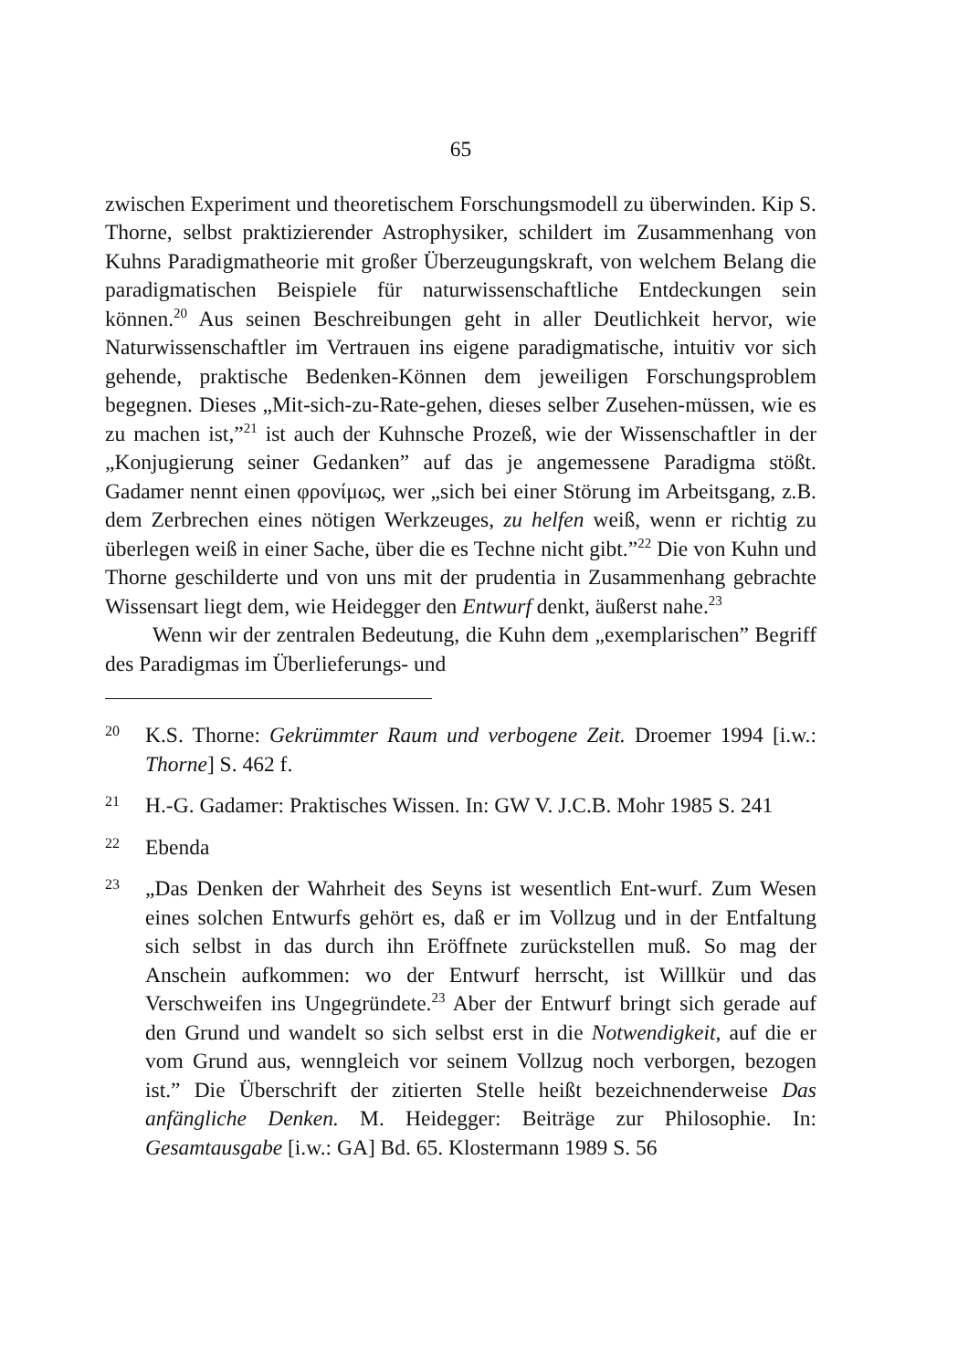65
zwischen Experiment und theoretischem Forschungsmodell zu überwinden. Kip S. Thorne, selbst praktizierender Astrophysiker, schildert im Zusammenhang von Kuhns Paradigmatheorie mit großer Überzeugungskraft, von welchem Belang die paradigmatischen Beispiele für naturwissenschaftliche Entdeckungen sein können.<sup>20</sup> Aus seinen Beschreibungen geht in aller Deutlichkeit hervor, wie Naturwissenschaftler im Vertrauen ins eigene paradigmatische, intuitiv vor sich gehende, praktische Bedenken-Können dem jeweiligen Forschungsproblem begegnen. Dieses „Mit-sich-zu-Rate-gehen, dieses selber Zusehen-müssen, wie es zu machen ist,”<sup>21</sup> ist auch der Kuhnsche Prozeß, wie der Wissenschaftler in der „Konjugierung seiner Gedanken” auf das je angemessene Paradigma stößt. Gadamer nennt einen φρονίμως, wer „sich bei einer Störung im Arbeitsgang, z.B. dem Zerbrechen eines nötigen Werkzeuges, zu helfen weiß, wenn er richtig zu überlegen weiß in einer Sache, über die es Techne nicht gibt.”<sup>22</sup> Die von Kuhn und Thorne geschilderte und von uns mit der prudentia in Zusammenhang gebrachte Wissensart liegt dem, wie Heidegger den Entwurf denkt, äußerst nahe.<sup>23</sup>
Wenn wir der zentralen Bedeutung, die Kuhn dem „exemplarischen” Begriff des Paradigmas im Überlieferungs- und
20 K.S. Thorne: Gekrümmter Raum und verbogene Zeit. Droemer 1994 [i.w.: Thorne] S. 462 f.
21 H.-G. Gadamer: Praktisches Wissen. In: GW V. J.C.B. Mohr 1985 S. 241
22 Ebenda
23 „Das Denken der Wahrheit des Seyns ist wesentlich Ent-wurf. Zum Wesen eines solchen Entwurfs gehört es, daß er im Vollzug und in der Entfaltung sich selbst in das durch ihn Eröffnete zurückstellen muß. So mag der Anschein aufkommen: wo der Entwurf herrscht, ist Willkür und das Verschweifen ins Ungegründete.<sup>23</sup> Aber der Entwurf bringt sich gerade auf den Grund und wandelt so sich selbst erst in die Notwendigkeit, auf die er vom Grund aus, wenngleich vor seinem Vollzug noch verborgen, bezogen ist.” Die Überschrift der zitierten Stelle heißt bezeichnenderweise Das anfängliche Denken. M. Heidegger: Beiträge zur Philosophie. In: Gesamtausgabe [i.w.: GA] Bd. 65. Klostermann 1989 S. 56